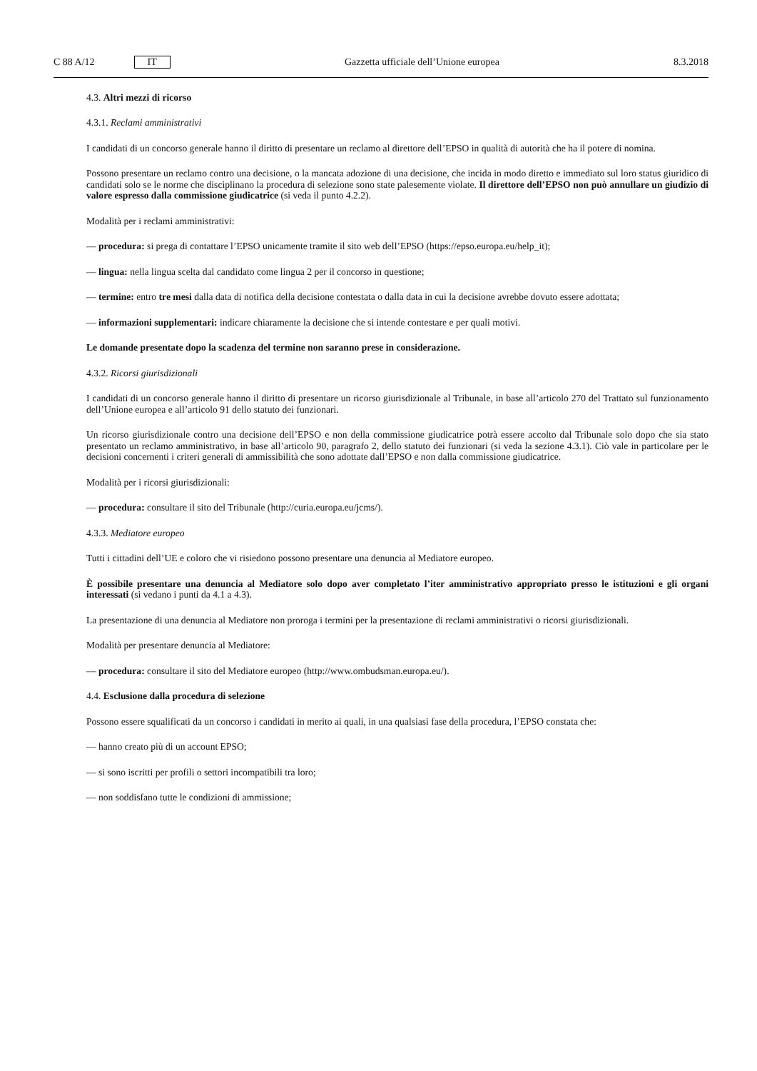C 88 A/12 IT
Gazzetta ufficiale dell’Unione europea 8.3.2018
4.3. Altri mezzi di ricorso
4.3.1. Reclami amministrativi
I candidati di un concorso generale hanno il diritto di presentare un reclamo al direttore dell’EPSO in qualità di autorità che ha il potere di nomina.
Possono presentare un reclamo contro una decisione, o la mancata adozione di una decisione, che incida in modo diretto e immediato sul loro status giuridico di candidati solo se le norme che disciplinano la procedura di selezione sono state palesemente violate. Il direttore dell’EPSO non può annullare un giudizio di valore espresso dalla commissione giudicatrice (si veda il punto 4.2.2).
Modalità per i reclami amministrativi:
— procedura: si prega di contattare l’EPSO unicamente tramite il sito web dell’EPSO (https://epso.europa.eu/help_it);
— lingua: nella lingua scelta dal candidato come lingua 2 per il concorso in questione;
— termine: entro tre mesi dalla data di notifica della decisione contestata o dalla data in cui la decisione avrebbe dovuto essere adottata;
— informazioni supplementari: indicare chiaramente la decisione che si intende contestare e per quali motivi.
Le domande presentate dopo la scadenza del termine non saranno prese in considerazione.
4.3.2. Ricorsi giurisdizionali
I candidati di un concorso generale hanno il diritto di presentare un ricorso giurisdizionale al Tribunale, in base all’articolo 270 del Trattato sul funzionamento dell’Unione europea e all’articolo 91 dello statuto dei funzionari.
Un ricorso giurisdizionale contro una decisione dell’EPSO e non della commissione giudicatrice potrà essere accolto dal Tribunale solo dopo che sia stato presentato un reclamo amministrativo, in base all’articolo 90, paragrafo 2, dello statuto dei funzionari (si veda la sezione 4.3.1). Ciò vale in particolare per le decisioni concernenti i criteri generali di ammissibilità che sono adottate dall’EPSO e non dalla commissione giudicatrice.
Modalità per i ricorsi giurisdizionali:
— procedura: consultare il sito del Tribunale (http://curia.europa.eu/jcms/).
4.3.3. Mediatore europeo
Tutti i cittadini dell’UE e coloro che vi risiedono possono presentare una denuncia al Mediatore europeo.
È possibile presentare una denuncia al Mediatore solo dopo aver completato l’iter amministrativo appropriato presso le istituzioni e gli organi interessati (si vedano i punti da 4.1 a 4.3).
La presentazione di una denuncia al Mediatore non proroga i termini per la presentazione di reclami amministrativi o ricorsi giurisdizionali.
Modalità per presentare denuncia al Mediatore:
— procedura: consultare il sito del Mediatore europeo (http://www.ombudsman.europa.eu/).
4.4. Esclusione dalla procedura di selezione
Possono essere squalificati da un concorso i candidati in merito ai quali, in una qualsiasi fase della procedura, l’EPSO constata che:
— hanno creato più di un account EPSO;
— si sono iscritti per profili o settori incompatibili tra loro;
— non soddisfano tutte le condizioni di ammissione;